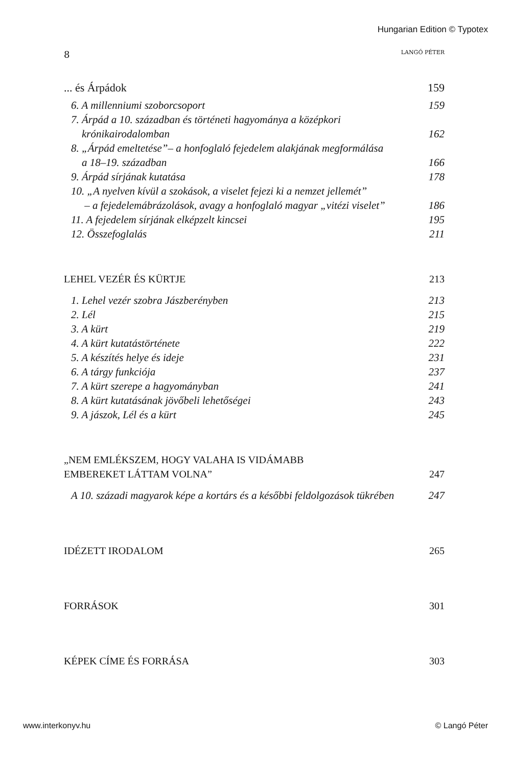Hungarian Edition © Typotex
8 LANGÓ PÉTER
... és Árpádok 159
6. A millenniumi szoborcsoport 159
7. Árpád a 10. században és történeti hagyománya a középkori
krónikairodalomban 162
8. „Árpád emeltetése”– a honfoglaló fejedelem alakjának megformálása
a 18–19. században 166
9. Árpád sírjának kutatása 178
10. „A nyelven kívül a szokások, a viselet fejezi ki a nemzet jellemét”
– a fejedelemábrázolások, avagy a honfoglaló magyar „vitézi viselet” 186
11. A fejedelem sírjának elképzelt kincsei 195
12. Összefoglalás 211
LEHEL VEZÉR ÉS KÜRTJE 213
1. Lehel vezér szobra Jászberényben 213
2. Lél 215
3. A kürt 219
4. A kürt kutatástörténete 222
5. A készítés helye és ideje 231
6. A tárgy funkciója 237
7. A kürt szerepe a hagyományban 241
8. A kürt kutatásának jövőbeli lehetőségei 243
9. A jászok, Lél és a kürt 245
„NEM EMLÉKSZEM, HOGY VALAHA IS VIDÁMABB
EMBEREKET LÁTTAM VOLNA” 247
A 10. századi magyarok képe a kortárs és a későbbi feldolgozások tükrében 247
IDÉZETT IRODALOM 265
FORRÁSOK 301
KÉPEK CÍME ÉS FORRÁSA 303
www.interkonyv.hu © Langó Péter